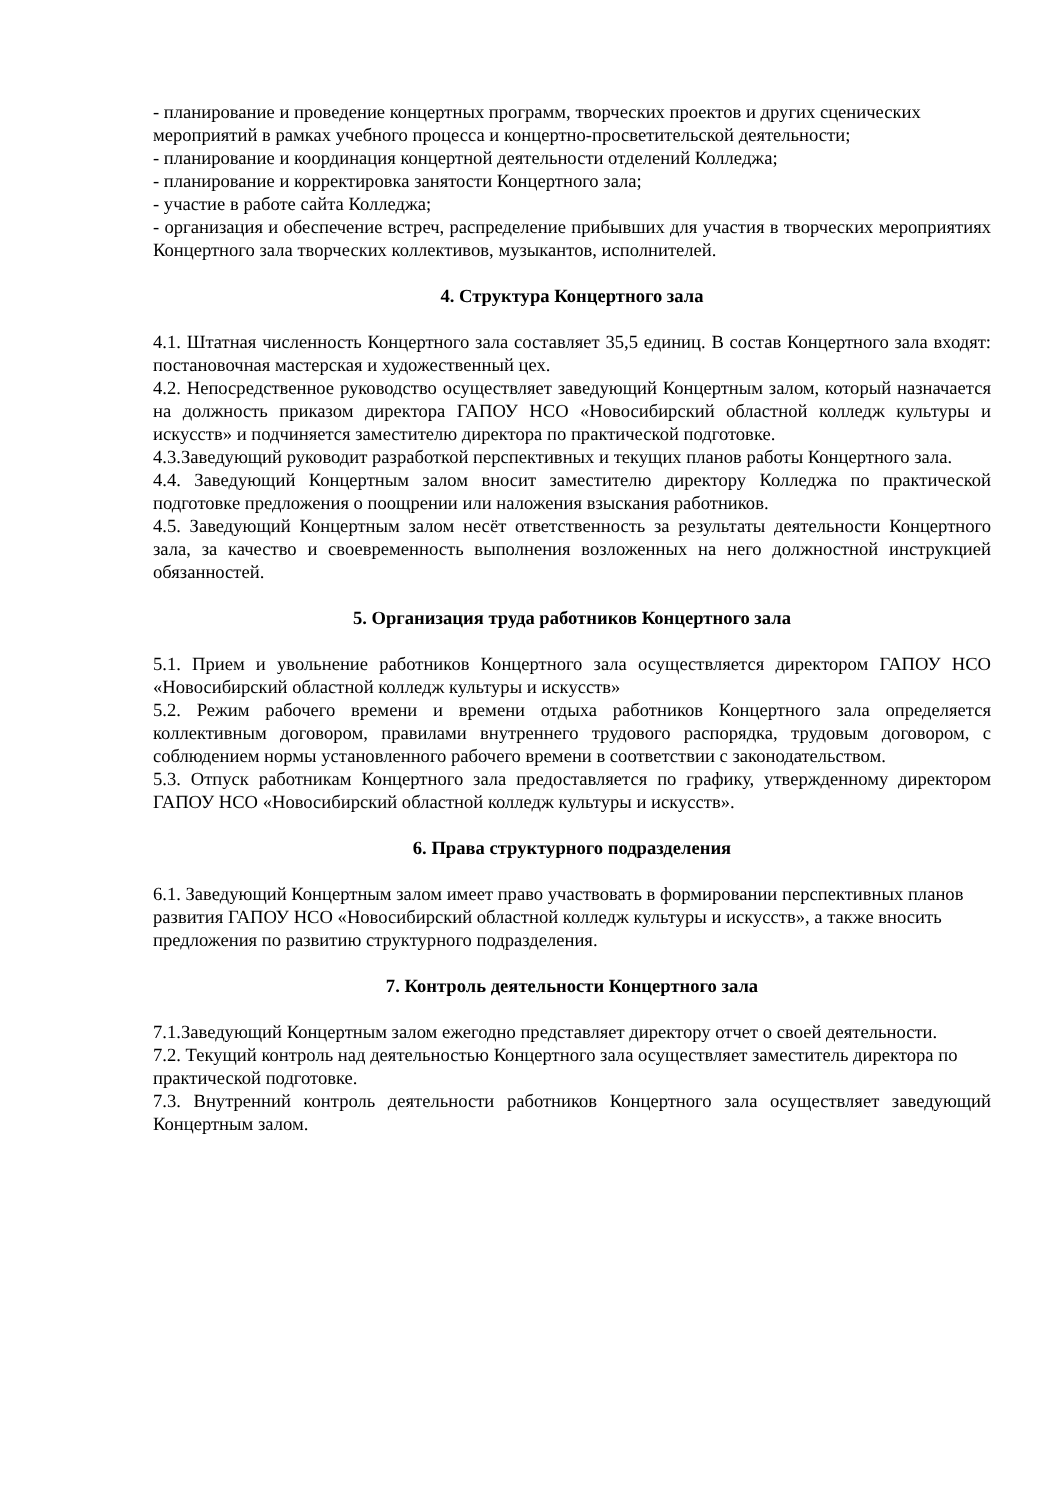- планирование и проведение концертных программ, творческих проектов и других сценических мероприятий в рамках учебного процесса и концертно-просветительской деятельности;
- планирование и координация концертной деятельности отделений Колледжа;
- планирование и корректировка занятости Концертного зала;
- участие в работе сайта Колледжа;
- организация и обеспечение встреч, распределение прибывших для участия в творческих мероприятиях Концертного зала творческих коллективов, музыкантов, исполнителей.
4. Структура Концертного зала
4.1. Штатная численность Концертного зала составляет 35,5 единиц. В состав Концертного зала входят: постановочная мастерская и художественный цех.
4.2. Непосредственное руководство осуществляет заведующий Концертным залом, который назначается на должность приказом директора ГАПОУ НСО «Новосибирский областной колледж культуры и искусств» и подчиняется заместителю директора по практической подготовке.
4.3.Заведующий руководит разработкой перспективных и текущих планов работы Концертного зала.
4.4. Заведующий Концертным залом вносит заместителю директору Колледжа по практической подготовке предложения о поощрении или наложения взыскания работников.
4.5. Заведующий Концертным залом несёт ответственность за результаты деятельности Концертного зала, за качество и своевременность выполнения возложенных на него должностной инструкцией обязанностей.
5. Организация труда работников Концертного зала
5.1. Прием и увольнение работников Концертного зала осуществляется директором ГАПОУ НСО «Новосибирский областной колледж культуры и искусств»
5.2. Режим рабочего времени и времени отдыха работников Концертного зала определяется коллективным договором, правилами внутреннего трудового распорядка, трудовым договором, с соблюдением нормы установленного рабочего времени в соответствии с законодательством.
5.3. Отпуск работникам Концертного зала предоставляется по графику, утвержденному директором ГАПОУ НСО «Новосибирский областной колледж культуры и искусств».
6. Права структурного подразделения
6.1. Заведующий Концертным залом имеет право участвовать в формировании перспективных планов развития ГАПОУ НСО «Новосибирский областной колледж культуры и искусств», а также вносить предложения по развитию структурного подразделения.
7. Контроль деятельности Концертного зала
7.1.Заведующий Концертным залом ежегодно представляет директору отчет о своей деятельности.
7.2. Текущий контроль над деятельностью Концертного зала осуществляет заместитель директора по практической подготовке.
7.3. Внутренний контроль деятельности работников Концертного зала осуществляет заведующий Концертным залом.